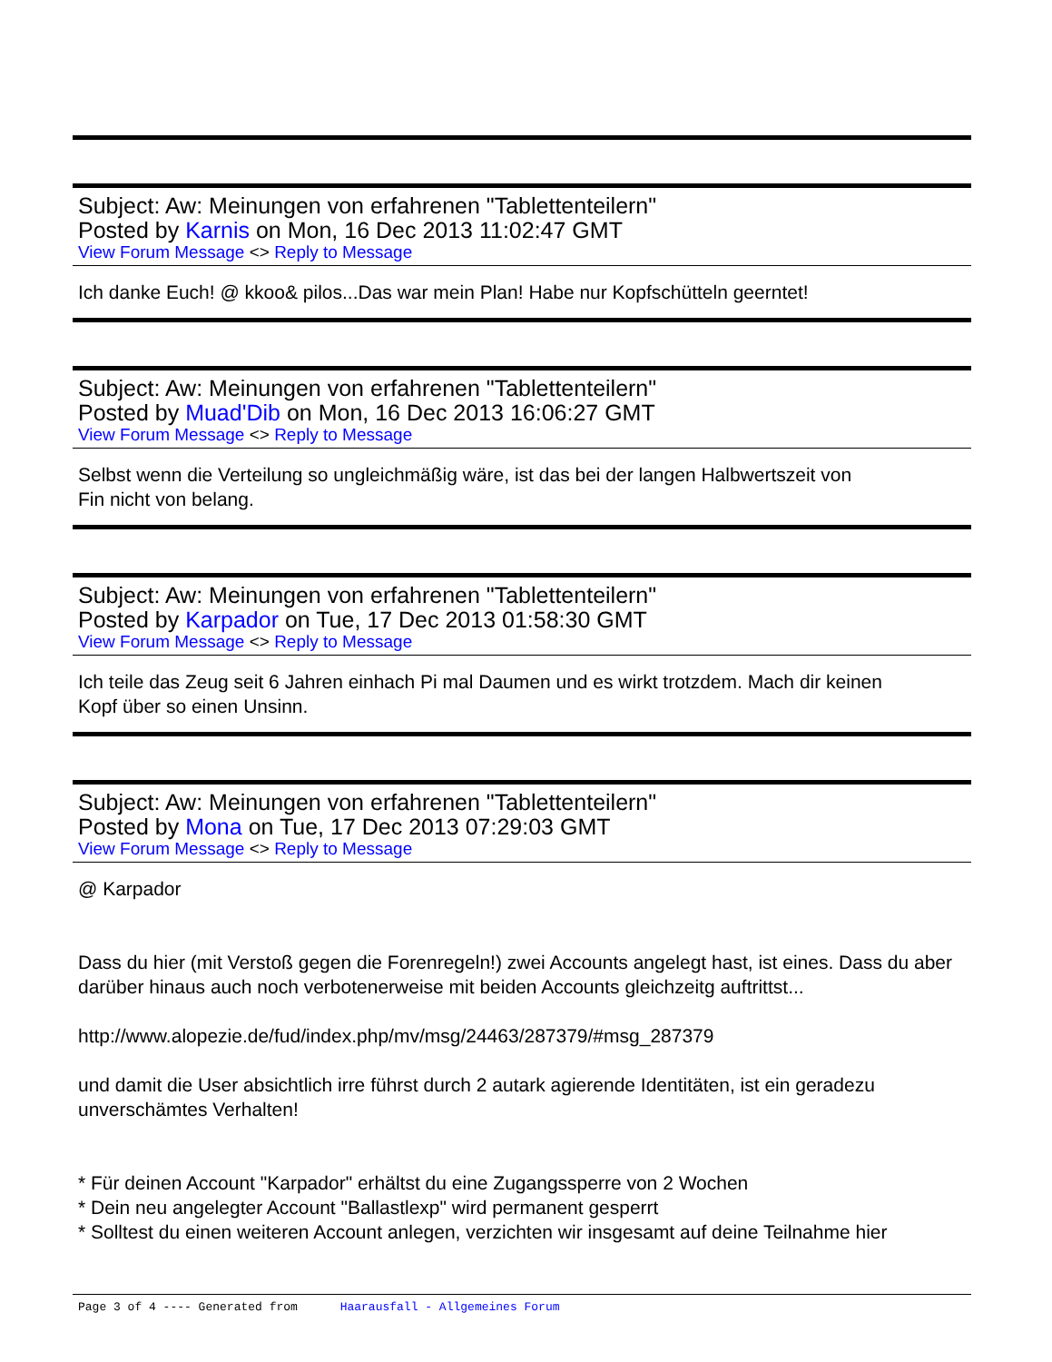Subject: Aw: Meinungen von erfahrenen "Tablettenteilern"
Posted by Karnis on Mon, 16 Dec 2013 11:02:47 GMT
View Forum Message <> Reply to Message
Ich danke Euch! @ kkoo& pilos...Das war mein Plan! Habe nur Kopfschütteln geerntet!
Subject: Aw: Meinungen von erfahrenen "Tablettenteilern"
Posted by Muad'Dib on Mon, 16 Dec 2013 16:06:27 GMT
View Forum Message <> Reply to Message
Selbst wenn die Verteilung so ungleichmäßig wäre, ist das bei der langen Halbwertszeit von
Fin nicht von belang.
Subject: Aw: Meinungen von erfahrenen "Tablettenteilern"
Posted by Karpador on Tue, 17 Dec 2013 01:58:30 GMT
View Forum Message <> Reply to Message
Ich teile das Zeug seit 6 Jahren einhach Pi mal Daumen und es wirkt trotzdem. Mach dir keinen
Kopf über so einen Unsinn.
Subject: Aw: Meinungen von erfahrenen "Tablettenteilern"
Posted by Mona on Tue, 17 Dec 2013 07:29:03 GMT
View Forum Message <> Reply to Message
@ Karpador
Dass du hier (mit Verstoß gegen die Forenregeln!) zwei Accounts angelegt hast, ist eines. Dass du aber darüber hinaus auch noch verbotenerweise mit beiden Accounts gleichzeitg auftrittst...
http://www.alopezie.de/fud/index.php/mv/msg/24463/287379/#msg_287379
und damit die User absichtlich irre führst durch 2 autark agierende Identitäten, ist ein geradezu unverschämtes Verhalten!
* Für deinen Account "Karpador" erhältst du eine Zugangssperre von 2 Wochen
* Dein neu angelegter Account "Ballastlexp" wird permanent gesperrt
* Solltest du einen weiteren Account anlegen, verzichten wir insgesamt auf deine Teilnahme hier
Page 3 of 4 ---- Generated from Haarausfall - Allgemeines Forum